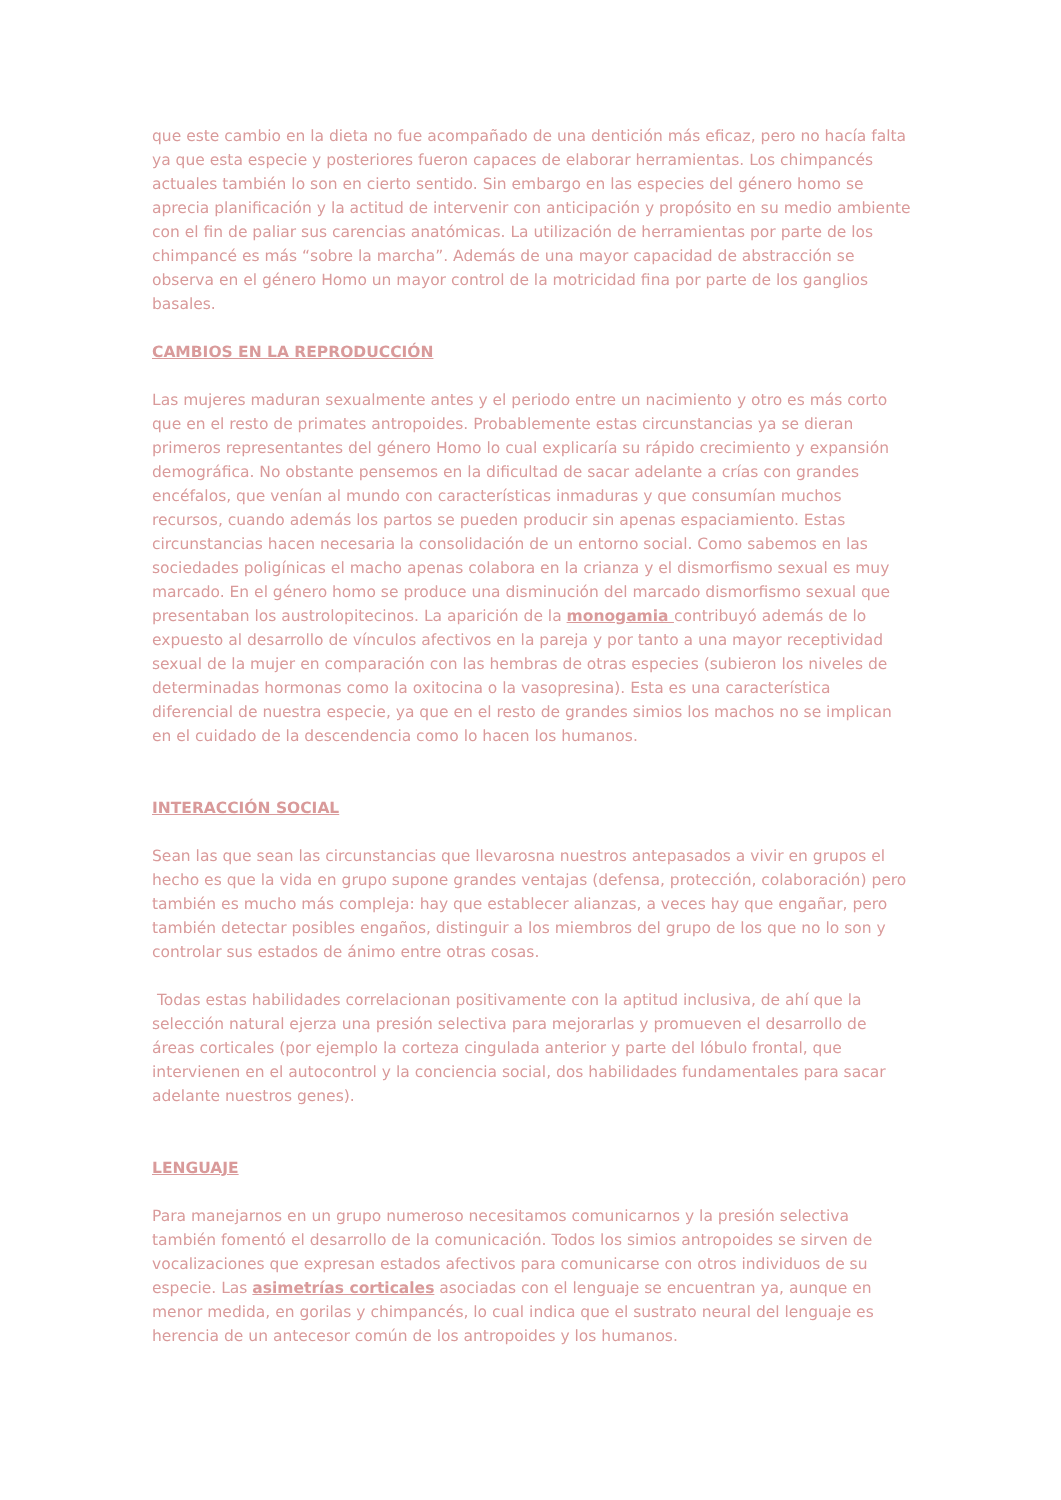que este cambio en la dieta no fue acompañado de una dentición más eficaz, pero no hacía falta ya que esta especie y posteriores fueron capaces de elaborar herramientas. Los chimpancés actuales también lo son en cierto sentido. Sin embargo en las especies del género homo se aprecia planificación y la actitud de intervenir con anticipación y propósito en su medio ambiente con el fin de paliar sus carencias anatómicas. La utilización de herramientas por parte de los chimpancé es más “sobre la marcha”. Además de una mayor capacidad de abstracción se observa en el género Homo un mayor control de la motricidad fina por parte de los ganglios basales.
CAMBIOS EN LA REPRODUCCIÓN
Las mujeres maduran sexualmente antes y el periodo entre un nacimiento y otro es más corto que en el resto de primates antropoides. Probablemente estas circunstancias ya se dieran primeros representantes del género Homo lo cual explicaría su rápido crecimiento y expansión demográfica. No obstante pensemos en la dificultad de sacar adelante a crías con grandes encéfalos, que venían al mundo con características inmaduras y que consumían muchos recursos, cuando además los partos se pueden producir sin apenas espaciamiento. Estas circunstancias hacen necesaria la consolidación de un entorno social. Como sabemos en las sociedades poligínicas el macho apenas colabora en la crianza y el dismorfismo sexual es muy marcado. En el género homo se produce una disminución del marcado dismorfismo sexual que presentaban los austrolopitecinos. La aparición de la monogamia contribuyó además de lo expuesto al desarrollo de vínculos afectivos en la pareja y por tanto a una mayor receptividad sexual de la mujer en comparación con las hembras de otras especies (subieron los niveles de determinadas hormonas como la oxitocina o la vasopresina). Esta es una característica diferencial de nuestra especie, ya que en el resto de grandes simios los machos no se implican en el cuidado de la descendencia como lo hacen los humanos.
INTERACCIÓN SOCIAL
Sean las que sean las circunstancias que llevarosna nuestros antepasados a vivir en grupos el hecho es que la vida en grupo supone grandes ventajas (defensa, protección, colaboración) pero también es mucho más compleja: hay que establecer alianzas, a veces hay que engañar, pero también detectar posibles engaños, distinguir a los miembros del grupo de los que no lo son y controlar sus estados de ánimo entre otras cosas.
Todas estas habilidades correlacionan positivamente con la aptitud inclusiva, de ahí que la selección natural ejerza una presión selectiva para mejorarlas y promueven el desarrollo de áreas corticales (por ejemplo la corteza cingulada anterior y parte del lóbulo frontal, que intervienen en el autocontrol y la conciencia social, dos habilidades fundamentales para sacar adelante nuestros genes).
LENGUAJE
Para manejarnos en un grupo numeroso necesitamos comunicarnos y la presión selectiva también fomentó el desarrollo de la comunicación. Todos los simios antropoides se sirven de vocalizaciones que expresan estados afectivos para comunicarse con otros individuos de su especie. Las asimetrías corticales asociadas con el lenguaje se encuentran ya, aunque en menor medida, en gorilas y chimpancés, lo cual indica que el sustrato neural del lenguaje es herencia de un antecesor común de los antropoides y los humanos.